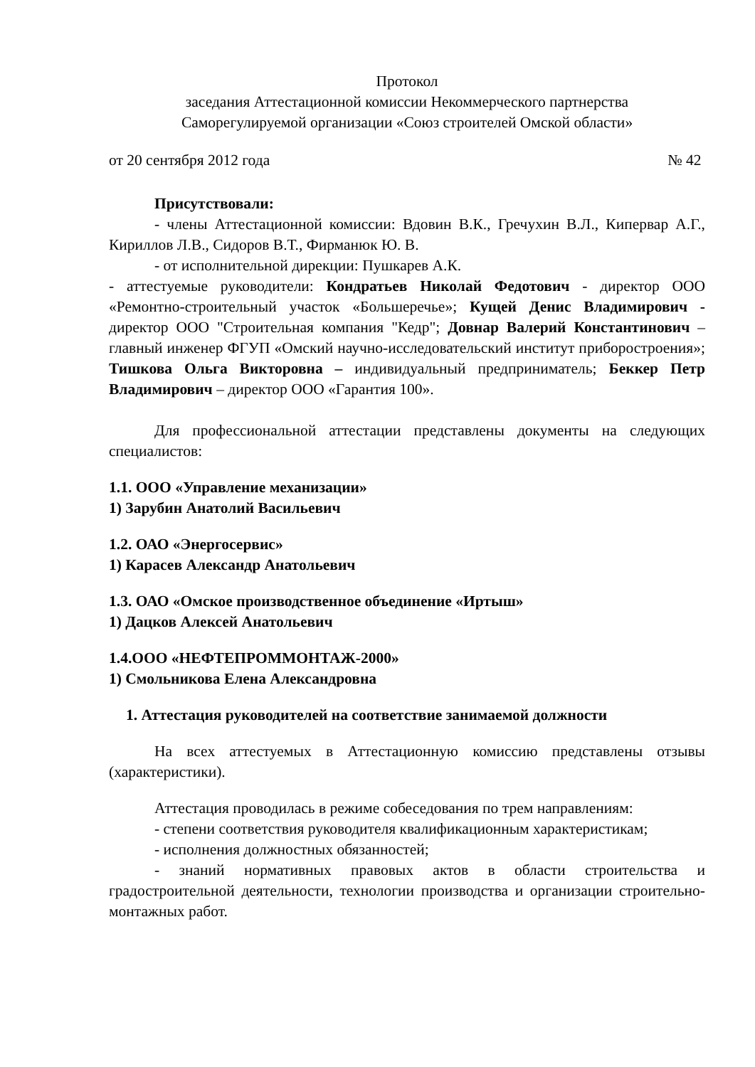Протокол
заседания Аттестационной комиссии Некоммерческого партнерства
Саморегулируемой организации «Союз строителей Омской области»
от 20 сентября 2012 года № 42
Присутствовали:
- члены Аттестационной комиссии: Вдовин В.К., Гречухин В.Л., Кипервар А.Г., Кириллов Л.В., Сидоров В.Т., Фирманюк Ю. В.
- от исполнительной дирекции: Пушкарев А.К.
- аттестуемые руководители: Кондратьев Николай Федотович - директор ООО «Ремонтно-строительный участок «Большеречье»; Кущей Денис Владимирович - директор ООО "Строительная компания "Кедр"; Довнар Валерий Константинович – главный инженер ФГУП «Омский научно-исследовательский институт приборостроения»; Тишкова Ольга Викторовна – индивидуальный предприниматель; Беккер Петр Владимирович – директор ООО «Гарантия 100».
Для профессиональной аттестации представлены документы на следующих специалистов:
1.1. ООО «Управление механизации»
1) Зарубин Анатолий Васильевич
1.2. ОАО «Энергосервис»
1) Карасев Александр Анатольевич
1.3. ОАО «Омское производственное объединение «Иртыш»
1) Дацков Алексей Анатольевич
1.4.ООО «НЕФТЕПРОММОНТАЖ-2000»
1) Смольникова Елена Александровна
1. Аттестация руководителей на соответствие занимаемой должности
На всех аттестуемых в Аттестационную комиссию представлены отзывы (характеристики).
Аттестация проводилась в режиме собеседования по трем направлениям:
- степени соответствия руководителя квалификационным характеристикам;
- исполнения должностных обязанностей;
- знаний нормативных правовых актов в области строительства и градостроительной деятельности, технологии производства и организации строительно-монтажных работ.